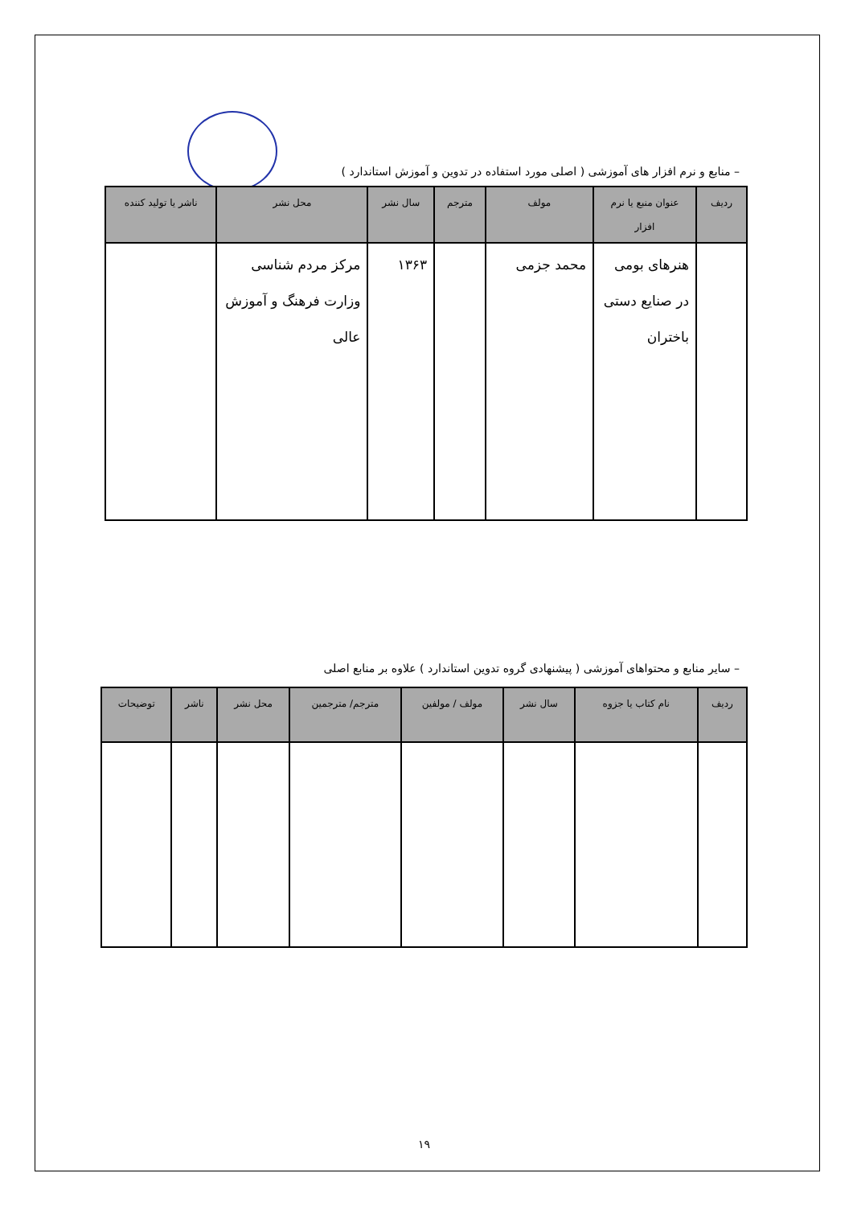– منابع و نرم افزار های آموزشی ( اصلی مورد استفاده در تدوین و آموزش استاندارد )
| ردیف | عنوان منبع یا نرم افزار | مولف | مترجم | سال نشر | محل نشر | ناشر یا تولید کننده |
| --- | --- | --- | --- | --- | --- | --- |
| | هنرهای بومی در صنایع دستی باختران | محمد جزمی | | ۱۳۶۳ | مرکز مردم شناسی وزارت فرهنگ و آموزش عالی | |
– سایر منابع و محتواهای آموزشی ( پیشنهادی گروه تدوین استاندارد ) علاوه بر منابع اصلی
| ردیف | نام کتاب یا جزوه | سال نشر | مولف / مولفین | مترجم/ مترجمین | محل نشر | ناشر | توضیحات |
| --- | --- | --- | --- | --- | --- | --- | --- |
۱۹